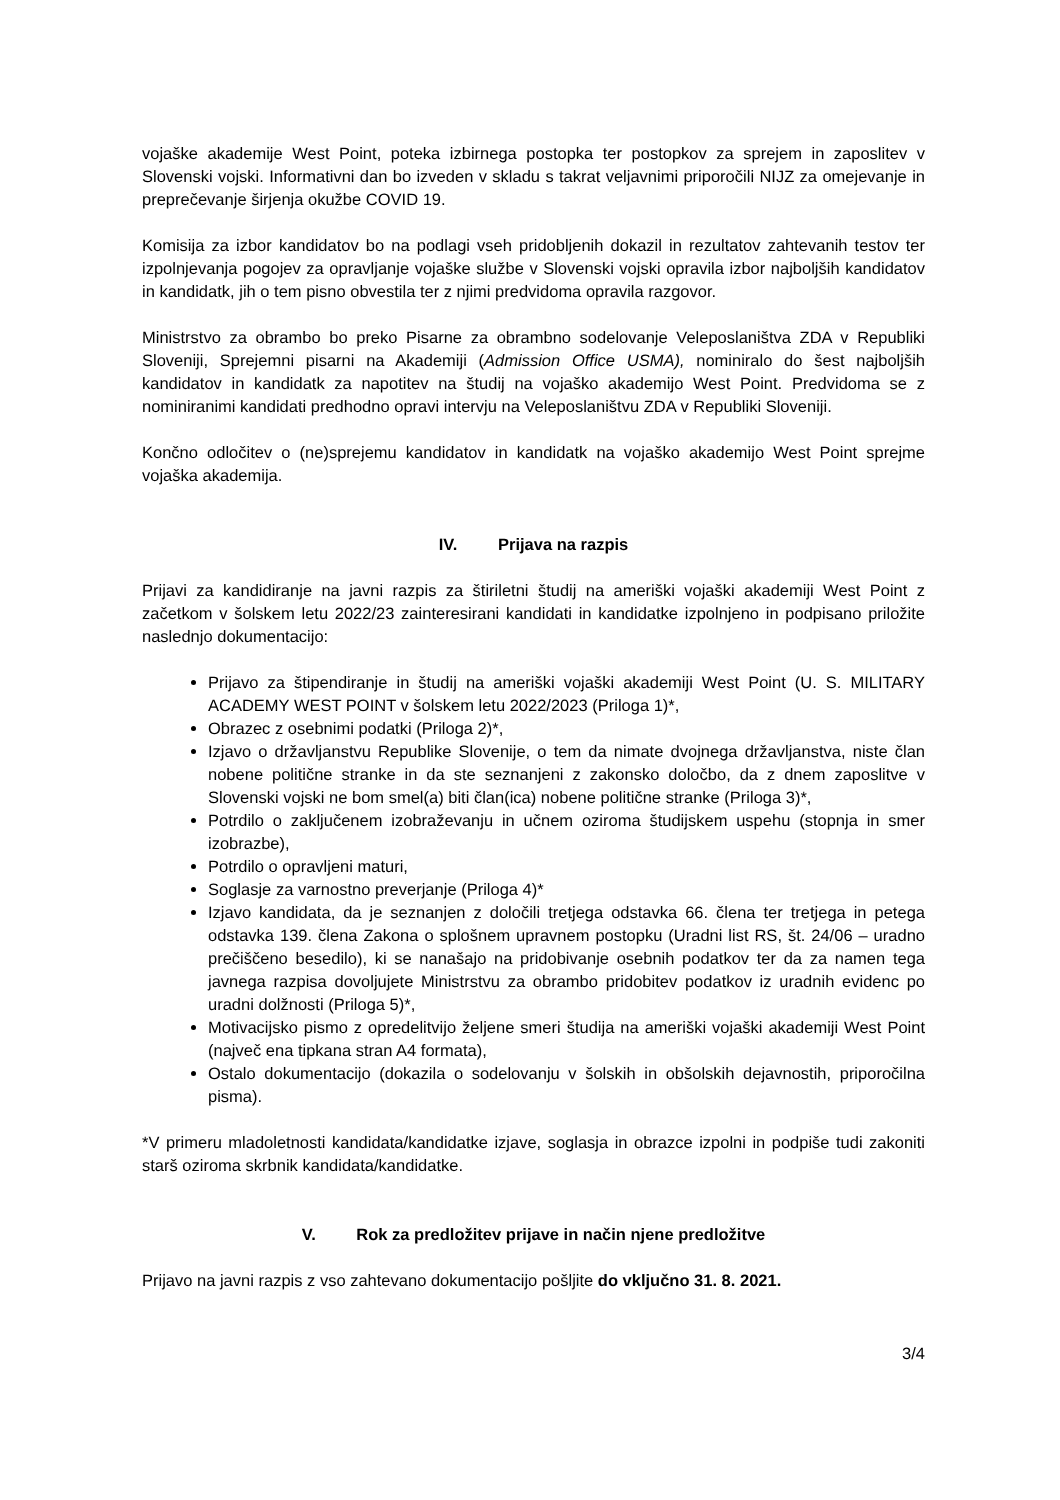vojaške akademije West Point, poteka izbirnega postopka ter postopkov za sprejem in zaposlitev v Slovenski vojski. Informativni dan bo izveden v skladu s takrat veljavnimi priporočili NIJZ za omejevanje in preprečevanje širjenja okužbe COVID 19.
Komisija za izbor kandidatov bo na podlagi vseh pridobljenih dokazil in rezultatov zahtevanih testov ter izpolnjevanja pogojev za opravljanje vojaške službe v Slovenski vojski opravila izbor najboljših kandidatov in kandidatk, jih o tem pisno obvestila ter z njimi predvidoma opravila razgovor.
Ministrstvo za obrambo bo preko Pisarne za obrambno sodelovanje Veleposlaništva ZDA v Republiki Sloveniji, Sprejemni pisarni na Akademiji (Admission Office USMA), nominiralo do šest najboljših kandidatov in kandidatk za napotitev na študij na vojaško akademijo West Point. Predvidoma se z nominiranimi kandidati predhodno opravi intervju na Veleposlaništvu ZDA v Republiki Sloveniji.
Končno odločitev o (ne)sprejemu kandidatov in kandidatk na vojaško akademijo West Point sprejme vojaška akademija.
IV. Prijava na razpis
Prijavi za kandidiranje na javni razpis za štiriletni študij na ameriški vojaški akademiji West Point z začetkom v šolskem letu 2022/23 zainteresirani kandidati in kandidatke izpolnjeno in podpisano priložite naslednjo dokumentacijo:
Prijavo za štipendiranje in študij na ameriški vojaški akademiji West Point (U. S. MILITARY ACADEMY WEST POINT v šolskem letu 2022/2023 (Priloga 1)*,
Obrazec z osebnimi podatki (Priloga 2)*,
Izjavo o državljanstvu Republike Slovenije, o tem da nimate dvojnega državljanstva, niste član nobene politične stranke in da ste seznanjeni z zakonsko določbo, da z dnem zaposlitve v Slovenski vojski ne bom smel(a) biti član(ica) nobene politične stranke (Priloga 3)*,
Potrdilo o zaključenem izobraževanju in učnem oziroma študijskem uspehu (stopnja in smer izobrazbe),
Potrdilo o opravljeni maturi,
Soglasje za varnostno preverjanje (Priloga 4)*
Izjavo kandidata, da je seznanjen z določili tretjega odstavka 66. člena ter tretjega in petega odstavka 139. člena Zakona o splošnem upravnem postopku (Uradni list RS, št. 24/06 – uradno prečiščeno besedilo), ki se nanašajo na pridobivanje osebnih podatkov ter da za namen tega javnega razpisa dovoljujete Ministrstvu za obrambo pridobitev podatkov iz uradnih evidenc po uradni dolžnosti (Priloga 5)*,
Motivacijsko pismo z opredelitvijo željene smeri študija na ameriški vojaški akademiji West Point (največ ena tipkana stran A4 formata),
Ostalo dokumentacijo (dokazila o sodelovanju v šolskih in obšolskih dejavnostih, priporočilna pisma).
*V primeru mladoletnosti kandidata/kandidatke izjave, soglasja in obrazce izpolni in podpiše tudi zakoniti starš oziroma skrbnik kandidata/kandidatke.
V. Rok za predložitev prijave in način njene predložitve
Prijavo na javni razpis z vso zahtevano dokumentacijo pošljite do vključno 31. 8. 2021.
3/4